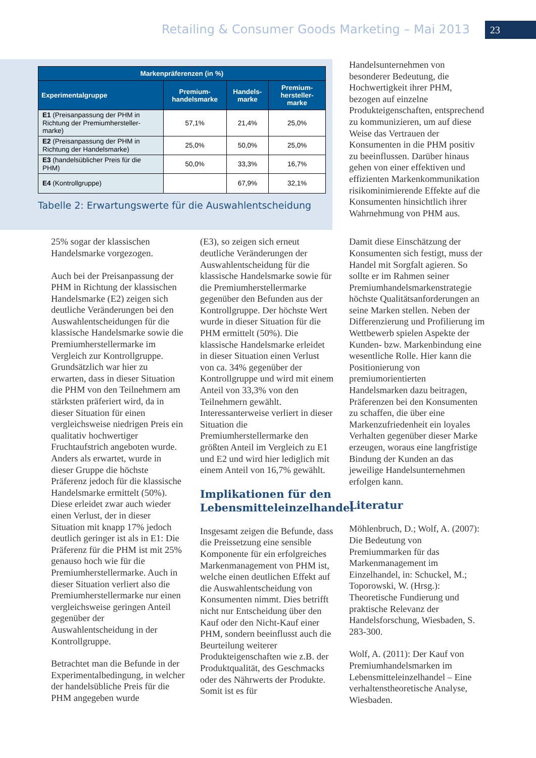Retailing & Consumer Goods Marketing – Mai 2013
23
| Markenpräferenzen (in %) | | | |
| --- | --- | --- | --- |
| Experimentalgruppe | Premium-handelsmarke | Handels-marke | Premium-hersteller-marke |
| E1 (Preisanpassung der PHM in Richtung der Premiumhersteller-marke) | 57,1% | 21,4% | 25,0% |
| E2 (Preisanpassung der PHM in Richtung der Handelsmarke) | 25,0% | 50,0% | 25,0% |
| E3 (handelsüblicher Preis für die PHM) | 50,0% | 33,3% | 16,7% |
| E4 (Kontrollgruppe) | | 67,9% | 32,1% |
Tabelle 2: Erwartungswerte für die Auswahlentscheidung
Handelsunternehmen von besonderer Bedeutung, die Hochwertigkeit ihrer PHM, bezogen auf einzelne Produkteigenschaften, entsprechend zu kommunizieren, um auf diese Weise das Vertrauen der Konsumenten in die PHM positiv zu beeinflussen. Darüber hinaus gehen von einer effektiven und effizienten Markenkommunikation risikominimierende Effekte auf die Konsumenten hinsichtlich ihrer Wahrnehmung von PHM aus.
25% sogar der klassischen Handelsmarke vorgezogen.
Auch bei der Preisanpassung der PHM in Richtung der klassischen Handelsmarke (E2) zeigen sich deutliche Veränderungen bei den Auswahlentscheidungen für die klassische Handelsmarke sowie die Premiumherstellermarke im Vergleich zur Kontrollgruppe. Grundsätzlich war hier zu erwarten, dass in dieser Situation die PHM von den Teilnehmern am stärksten präferiert wird, da in dieser Situation für einen vergleichsweise niedrigen Preis ein qualitativ hochwertiger Fruchtaufstrich angeboten wurde. Anders als erwartet, wurde in dieser Gruppe die höchste Präferenz jedoch für die klassische Handelsmarke ermittelt (50%). Diese erleidet zwar auch wieder einen Verlust, der in dieser Situation mit knapp 17% jedoch deutlich geringer ist als in E1: Die Präferenz für die PHM ist mit 25% genauso hoch wie für die Premiumherstellermarke. Auch in dieser Situation verliert also die Premiumherstellermarke nur einen vergleichsweise geringen Anteil gegenüber der Auswahlentscheidung in der Kontrollgruppe.
Betrachtet man die Befunde in der Experimentalbedingung, in welcher der handelsübliche Preis für die PHM angegeben wurde
(E3), so zeigen sich erneut deutliche Veränderungen der Auswahlentscheidung für die klassische Handelsmarke sowie für die Premiumherstellermarke gegenüber den Befunden aus der Kontrollgruppe. Der höchste Wert wurde in dieser Situation für die PHM ermittelt (50%). Die klassische Handelsmarke erleidet in dieser Situation einen Verlust von ca. 34% gegenüber der Kontrollgruppe und wird mit einem Anteil von 33,3% von den Teilnehmern gewählt. Interessanterweise verliert in dieser Situation die Premiumherstellermarke den größten Anteil im Vergleich zu E1 und E2 und wird hier lediglich mit einem Anteil von 16,7% gewählt.
Implikationen für den Lebensmitteleinzelhandel
Insgesamt zeigen die Befunde, dass die Preissetzung eine sensible Komponente für ein erfolgreiches Markenmanagement von PHM ist, welche einen deutlichen Effekt auf die Auswahlentscheidung von Konsumenten nimmt. Dies betrifft nicht nur Entscheidung über den Kauf oder den Nicht-Kauf einer PHM, sondern beeinflusst auch die Beurteilung weiterer Produkteigenschaften wie z.B. der Produktqualität, des Geschmacks oder des Nährwerts der Produkte. Somit ist es für
Damit diese Einschätzung der Konsumenten sich festigt, muss der Handel mit Sorgfalt agieren. So sollte er im Rahmen seiner Premiumhandelsmarkenstrategie höchste Qualitätsanforderungen an seine Marken stellen. Neben der Differenzierung und Profilierung im Wettbewerb spielen Aspekte der Kunden- bzw. Markenbindung eine wesentliche Rolle. Hier kann die Positionierung von premiumorientierten Handelsmarken dazu beitragen, Präferenzen bei den Konsumenten zu schaffen, die über eine Markenzufriedenheit ein loyales Verhalten gegenüber dieser Marke erzeugen, woraus eine langfristige Bindung der Kunden an das jeweilige Handelsunternehmen erfolgen kann.
Literatur
Möhlenbruch, D.; Wolf, A. (2007): Die Bedeutung von Premiummarken für das Markenmanagement im Einzelhandel, in: Schuckel, M.; Toporowski, W. (Hrsg.): Theoretische Fundierung und praktische Relevanz der Handelsforschung, Wiesbaden, S. 283-300.
Wolf, A. (2011): Der Kauf von Premiumhandelsmarken im Lebensmitteleinzelhandel – Eine verhaltenstheoretische Analyse, Wiesbaden.